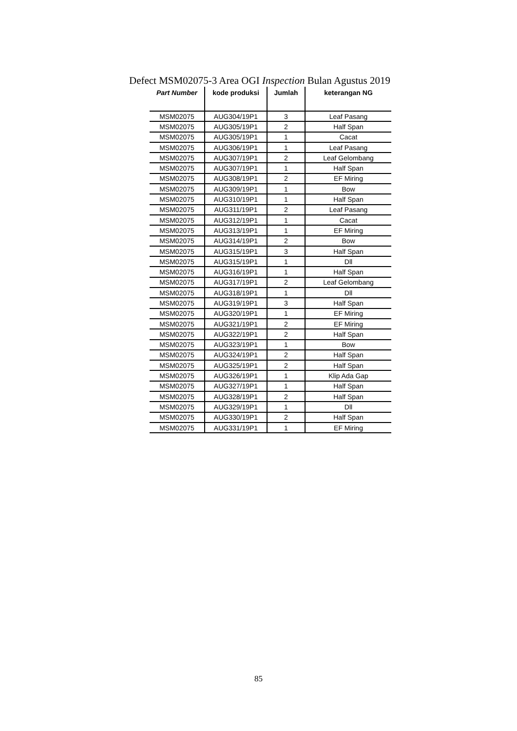Defect MSM02075-3 Area OGI Inspection Bulan Agustus 2019
| Part Number | kode produksi | Jumlah | keterangan NG |
| --- | --- | --- | --- |
| MSM02075 | AUG304/19P1 | 3 | Leaf Pasang |
| MSM02075 | AUG305/19P1 | 2 | Half Span |
| MSM02075 | AUG305/19P1 | 1 | Cacat |
| MSM02075 | AUG306/19P1 | 1 | Leaf Pasang |
| MSM02075 | AUG307/19P1 | 2 | Leaf Gelombang |
| MSM02075 | AUG307/19P1 | 1 | Half Span |
| MSM02075 | AUG308/19P1 | 2 | EF Miring |
| MSM02075 | AUG309/19P1 | 1 | Bow |
| MSM02075 | AUG310/19P1 | 1 | Half Span |
| MSM02075 | AUG311/19P1 | 2 | Leaf Pasang |
| MSM02075 | AUG312/19P1 | 1 | Cacat |
| MSM02075 | AUG313/19P1 | 1 | EF Miring |
| MSM02075 | AUG314/19P1 | 2 | Bow |
| MSM02075 | AUG315/19P1 | 3 | Half Span |
| MSM02075 | AUG315/19P1 | 1 | Dll |
| MSM02075 | AUG316/19P1 | 1 | Half Span |
| MSM02075 | AUG317/19P1 | 2 | Leaf Gelombang |
| MSM02075 | AUG318/19P1 | 1 | Dll |
| MSM02075 | AUG319/19P1 | 3 | Half Span |
| MSM02075 | AUG320/19P1 | 1 | EF Miring |
| MSM02075 | AUG321/19P1 | 2 | EF Miring |
| MSM02075 | AUG322/19P1 | 2 | Half Span |
| MSM02075 | AUG323/19P1 | 1 | Bow |
| MSM02075 | AUG324/19P1 | 2 | Half Span |
| MSM02075 | AUG325/19P1 | 2 | Half Span |
| MSM02075 | AUG326/19P1 | 1 | Klip Ada Gap |
| MSM02075 | AUG327/19P1 | 1 | Half Span |
| MSM02075 | AUG328/19P1 | 2 | Half Span |
| MSM02075 | AUG329/19P1 | 1 | Dll |
| MSM02075 | AUG330/19P1 | 2 | Half Span |
| MSM02075 | AUG331/19P1 | 1 | EF Miring |
85